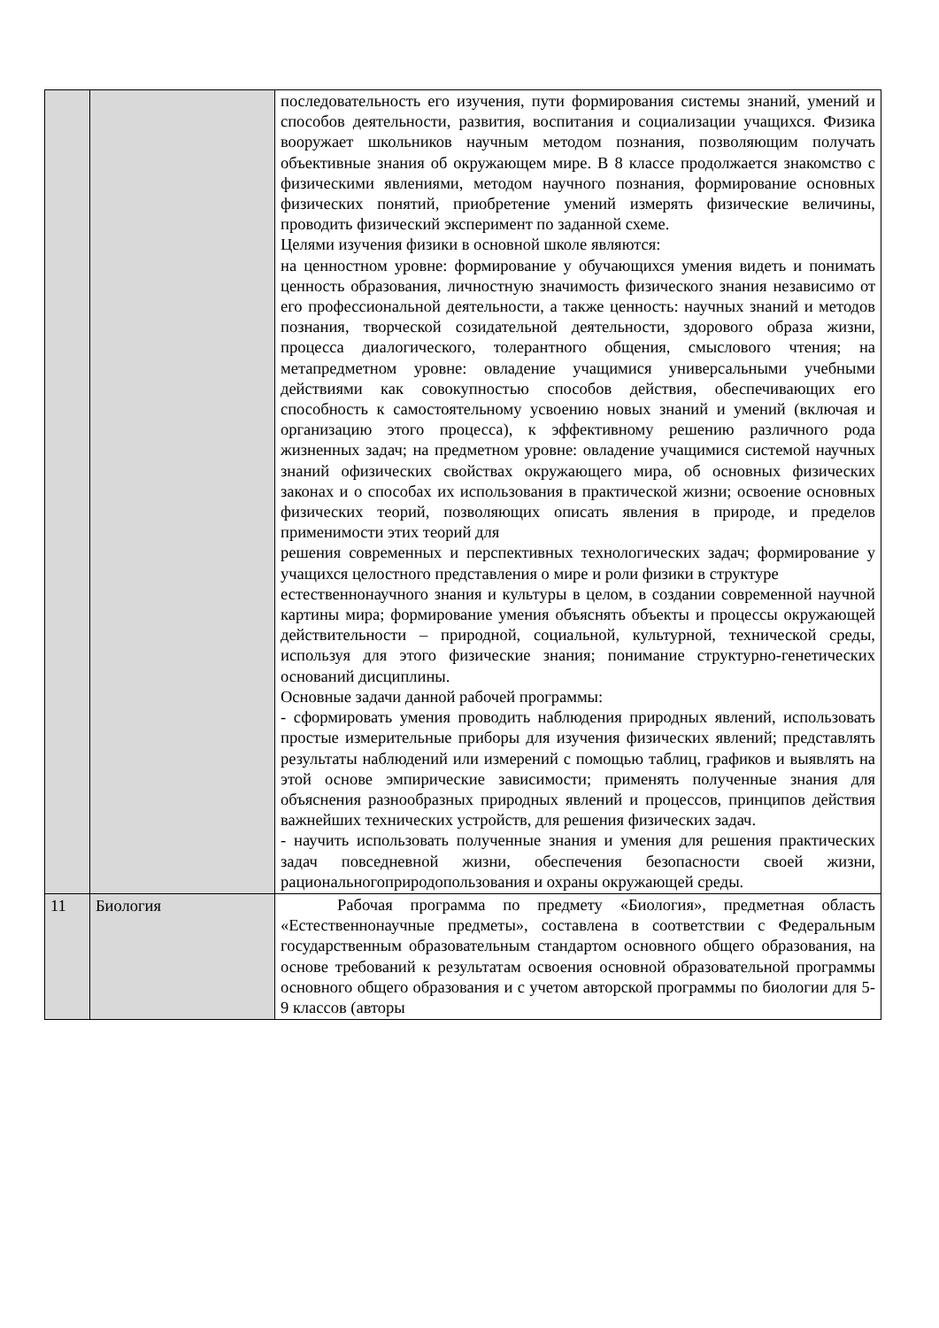| | | последовательность его изучения, пути формирования системы знаний, умений и способов деятельности, развития, воспитания и социализации учащихся. Физика вооружает школьников научным методом познания, позволяющим получать объективные знания об окружающем мире. В 8 классе продолжается знакомство с физическими явлениями, методом научного познания, формирование основных физических понятий, приобретение умений измерять физические величины, проводить физический эксперимент по заданной схеме. Целями изучения физики в основной школе являются: на ценностном уровне: формирование у обучающихся умения видеть и понимать ценность образования, личностную значимость физического знания независимо от его профессиональной деятельности, а также ценность: научных знаний и методов познания, творческой созидательной деятельности, здорового образа жизни, процесса диалогического, толерантного общения, смыслового чтения; на метапредметном уровне: овладение учащимися универсальными учебными действиями как совокупностью способов действия, обеспечивающих его способность к самостоятельному усвоению новых знаний и умений (включая и организацию этого процесса), к эффективному решению различного рода жизненных задач; на предметном уровне: овладение учащимися системой научных знаний офизических свойствах окружающего мира, об основных физических законах и о способах их использования в практической жизни; освоение основных физических теорий, позволяющих описать явления в природе, и пределов применимости этих теорий для решения современных и перспективных технологических задач; формирование у учащихся целостного представления о мире и роли физики в структуре естественнонаучного знания и культуры в целом, в создании современной научной картины мира; формирование умения объяснять объекты и процессы окружающей действительности – природной, социальной, культурной, технической среды, используя для этого физические знания; понимание структурно-генетических оснований дисциплины. Основные задачи данной рабочей программы: - сформировать умения проводить наблюдения природных явлений, использовать простые измерительные приборы для изучения физических явлений; представлять результаты наблюдений или измерений с помощью таблиц, графиков и выявлять на этой основе эмпирические зависимости; применять полученные знания для объяснения разнообразных природных явлений и процессов, принципов действия важнейших технических устройств, для решения физических задач. - научить использовать полученные знания и умения для решения практических задач повседневной жизни, обеспечения безопасности своей жизни, рациональногоприродопользования и охраны окружающей среды. |
| 11 | Биология | Рабочая программа по предмету «Биология», предметная область «Естественнонаучные предметы», составлена в соответствии с Федеральным государственным образовательным стандартом основного общего образования, на основе требований к результатам освоения основной образовательной программы основного общего образования и с учетом авторской программы по биологии для 5-9 классов (авторы |